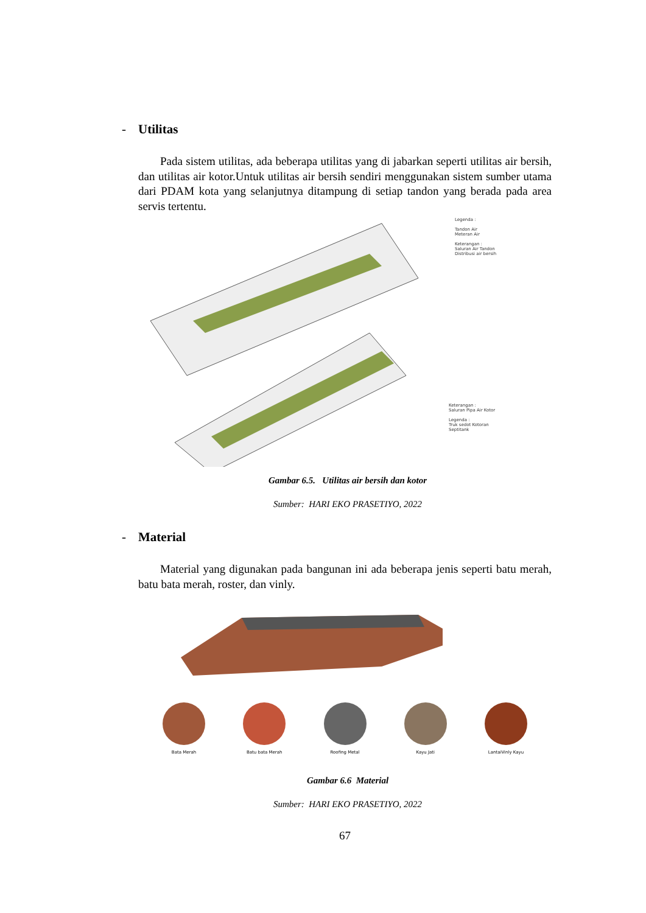- Utilitas
Pada sistem utilitas, ada beberapa utilitas yang di jabarkan seperti utilitas air bersih, dan utilitas air kotor.Untuk utilitas air bersih sendiri menggunakan sistem sumber utama dari PDAM kota yang selanjutnya ditampung di setiap tandon yang berada pada area servis tertentu.
Legenda :
Tandon Air
Meteran Air
Keterangan :
Saluran Air Tandon
Distribusi air bersih
Keterangan :
Saluran Pipa Air Kotor
Legenda :
Truk sedot Kotoran
Septitank
Gambar 6.5. Utilitas air bersih dan kotor
Sumber: HARI EKO PRASETIYO, 2022
- Material
Material yang digunakan pada bangunan ini ada beberapa jenis seperti batu merah, batu bata merah, roster, dan vinly.
Bata Merah Batu bata Merah Roofing Metal Kayu Jati LantaiVinly Kayu
Gambar 6.6 Material
Sumber: HARI EKO PRASETIYO, 2022
67